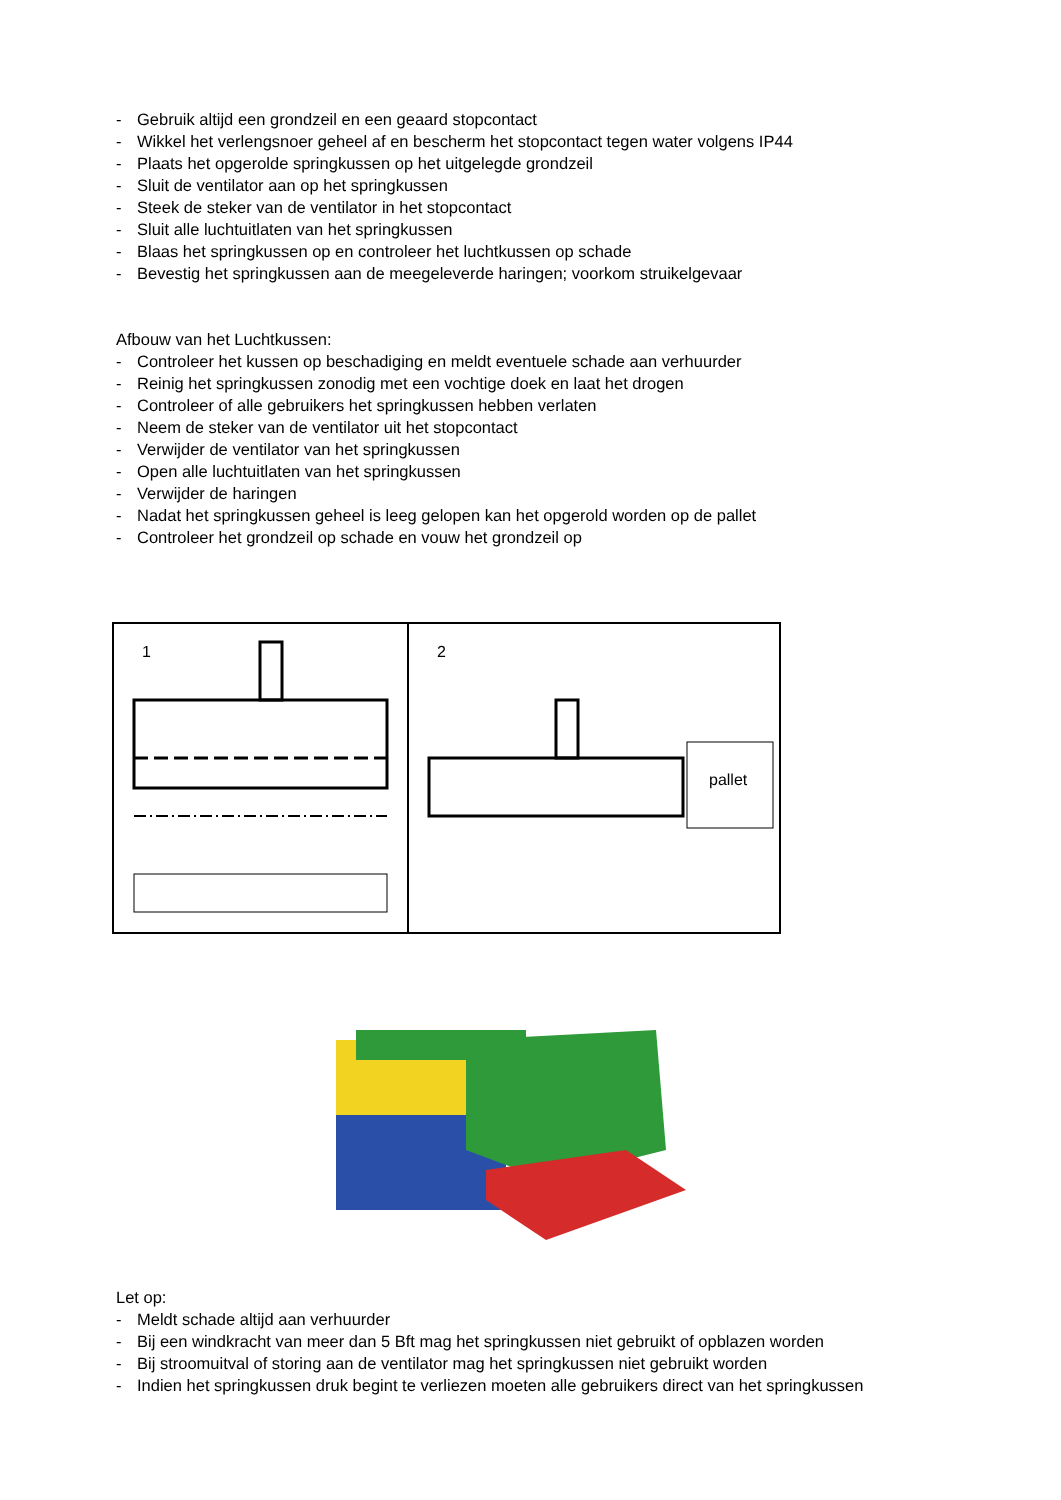- Gebruik altijd een grondzeil en een geaard stopcontact
- Wikkel het verlengsnoer geheel af en bescherm het stopcontact tegen water volgens IP44
- Plaats het opgerolde springkussen op het uitgelegde grondzeil
- Sluit de ventilator aan op het springkussen
- Steek de steker van de ventilator in het stopcontact
- Sluit alle luchtuitlaten van het springkussen
- Blaas het springkussen op en controleer het luchtkussen op schade
- Bevestig het springkussen aan de meegeleverde haringen; voorkom struikelgevaar
Afbouw van het Luchtkussen:
- Controleer het kussen op beschadiging en meldt eventuele schade aan verhuurder
- Reinig het springkussen zonodig met een vochtige doek en laat het drogen
- Controleer of alle gebruikers het springkussen hebben verlaten
- Neem de steker van de ventilator uit het stopcontact
- Verwijder de ventilator van het springkussen
- Open alle luchtuitlaten van het springkussen
- Verwijder de haringen
- Nadat het springkussen geheel is leeg gelopen kan het opgerold worden op de pallet
- Controleer het grondzeil op schade en vouw het grondzeil op
1
2
pallet
Let op:
- Meldt schade altijd aan verhuurder
- Bij een windkracht van meer dan 5 Bft mag het springkussen niet gebruikt of opblazen worden
- Bij stroomuitval of storing aan de ventilator mag het springkussen niet gebruikt worden
- Indien het springkussen druk begint te verliezen moeten alle gebruikers direct van het springkussen